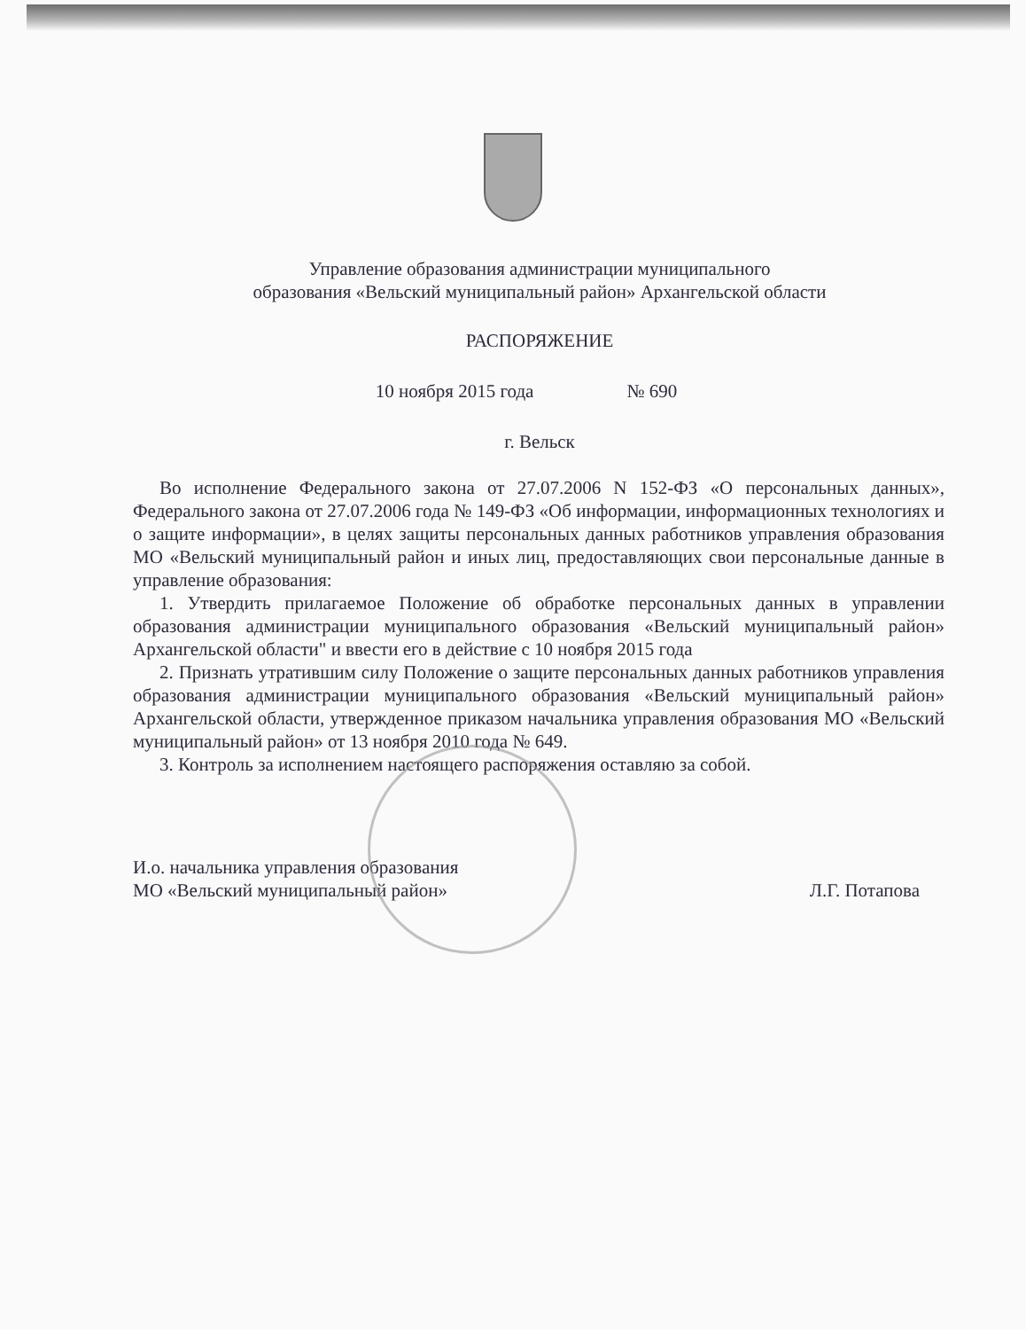Управление образования администрации муниципального
образования «Вельский муниципальный район» Архангельской области
РАСПОРЯЖЕНИЕ
10 ноября 2015 года № 690
г. Вельск
Во исполнение Федерального закона от 27.07.2006 N 152-ФЗ «О персональных данных», Федерального закона от 27.07.2006 года № 149-ФЗ «Об информации, информационных технологиях и о защите информации», в целях защиты персональных данных работников управления образования МО «Вельский муниципальный район и иных лиц, предоставляющих свои персональные данные в управление образования:
1. Утвердить прилагаемое Положение об обработке персональных данных в управлении образования администрации муниципального образования «Вельский муниципальный район» Архангельской области" и ввести его в действие с 10 ноября 2015 года
2. Признать утратившим силу Положение о защите персональных данных работников управления образования администрации муниципального образования «Вельский муниципальный район» Архангельской области, утвержденное приказом начальника управления образования МО «Вельский муниципальный район» от 13 ноября 2010 года № 649.
3. Контроль за исполнением настоящего распоряжения оставляю за собой.
И.о. начальника управления образования
МО «Вельский муниципальный район»
Л.Г. Потапова